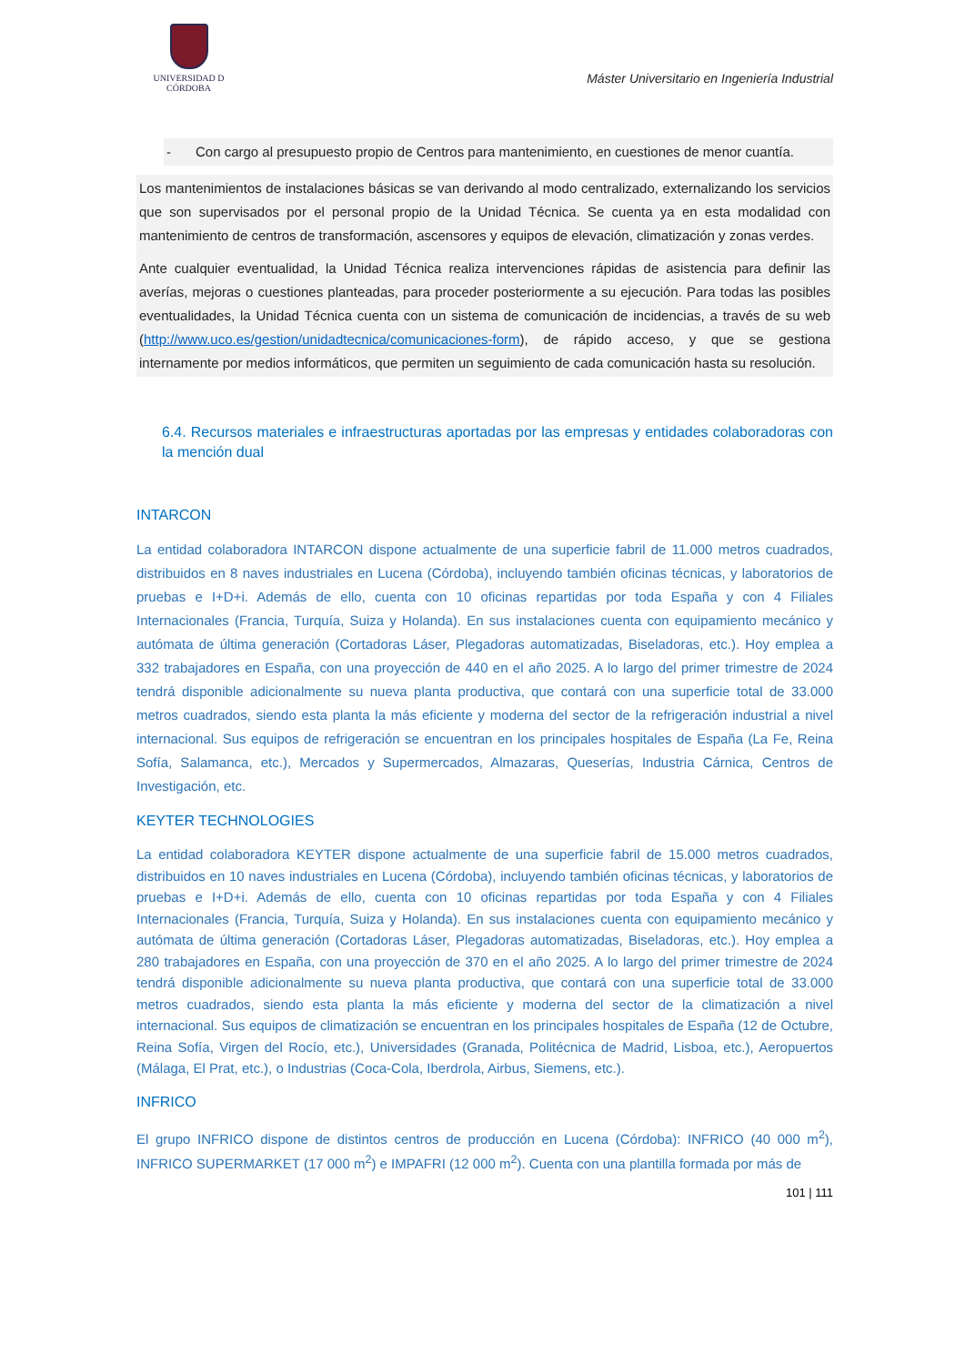UNIVERSIDAD D CÓRDOBA
Máster Universitario en Ingeniería Industrial
- Con cargo al presupuesto propio de Centros para mantenimiento, en cuestiones de menor cuantía.
Los mantenimientos de instalaciones básicas se van derivando al modo centralizado, externalizando los servicios que son supervisados por el personal propio de la Unidad Técnica. Se cuenta ya en esta modalidad con mantenimiento de centros de transformación, ascensores y equipos de elevación, climatización y zonas verdes.
Ante cualquier eventualidad, la Unidad Técnica realiza intervenciones rápidas de asistencia para definir las averías, mejoras o cuestiones planteadas, para proceder posteriormente a su ejecución. Para todas las posibles eventualidades, la Unidad Técnica cuenta con un sistema de comunicación de incidencias, a través de su web (http://www.uco.es/gestion/unidadtecnica/comunicaciones-form), de rápido acceso, y que se gestiona internamente por medios informáticos, que permiten un seguimiento de cada comunicación hasta su resolución.
6.4. Recursos materiales e infraestructuras aportadas por las empresas y entidades colaboradoras con la mención dual
INTARCON
La entidad colaboradora INTARCON dispone actualmente de una superficie fabril de 11.000 metros cuadrados, distribuidos en 8 naves industriales en Lucena (Córdoba), incluyendo también oficinas técnicas, y laboratorios de pruebas e I+D+i. Además de ello, cuenta con 10 oficinas repartidas por toda España y con 4 Filiales Internacionales (Francia, Turquía, Suiza y Holanda). En sus instalaciones cuenta con equipamiento mecánico y autómata de última generación (Cortadoras Láser, Plegadoras automatizadas, Biseladoras, etc.). Hoy emplea a 332 trabajadores en España, con una proyección de 440 en el año 2025. A lo largo del primer trimestre de 2024 tendrá disponible adicionalmente su nueva planta productiva, que contará con una superficie total de 33.000 metros cuadrados, siendo esta planta la más eficiente y moderna del sector de la refrigeración industrial a nivel internacional. Sus equipos de refrigeración se encuentran en los principales hospitales de España (La Fe, Reina Sofía, Salamanca, etc.), Mercados y Supermercados, Almazaras, Queserías, Industria Cárnica, Centros de Investigación, etc.
KEYTER TECHNOLOGIES
La entidad colaboradora KEYTER dispone actualmente de una superficie fabril de 15.000 metros cuadrados, distribuidos en 10 naves industriales en Lucena (Córdoba), incluyendo también oficinas técnicas, y laboratorios de pruebas e I+D+i. Además de ello, cuenta con 10 oficinas repartidas por toda España y con 4 Filiales Internacionales (Francia, Turquía, Suiza y Holanda). En sus instalaciones cuenta con equipamiento mecánico y autómata de última generación (Cortadoras Láser, Plegadoras automatizadas, Biseladoras, etc.). Hoy emplea a 280 trabajadores en España, con una proyección de 370 en el año 2025. A lo largo del primer trimestre de 2024 tendrá disponible adicionalmente su nueva planta productiva, que contará con una superficie total de 33.000 metros cuadrados, siendo esta planta la más eficiente y moderna del sector de la climatización a nivel internacional. Sus equipos de climatización se encuentran en los principales hospitales de España (12 de Octubre, Reina Sofía, Virgen del Rocío, etc.), Universidades (Granada, Politécnica de Madrid, Lisboa, etc.), Aeropuertos (Málaga, El Prat, etc.), o Industrias (Coca-Cola, Iberdrola, Airbus, Siemens, etc.).
INFRICO
El grupo INFRICO dispone de distintos centros de producción en Lucena (Córdoba): INFRICO (40 000 m<sup>2</sup>), INFRICO SUPERMARKET (17 000 m<sup>2</sup>) e IMPAFRI (12 000 m<sup>2</sup>). Cuenta con una plantilla formada por más de
101 | 111